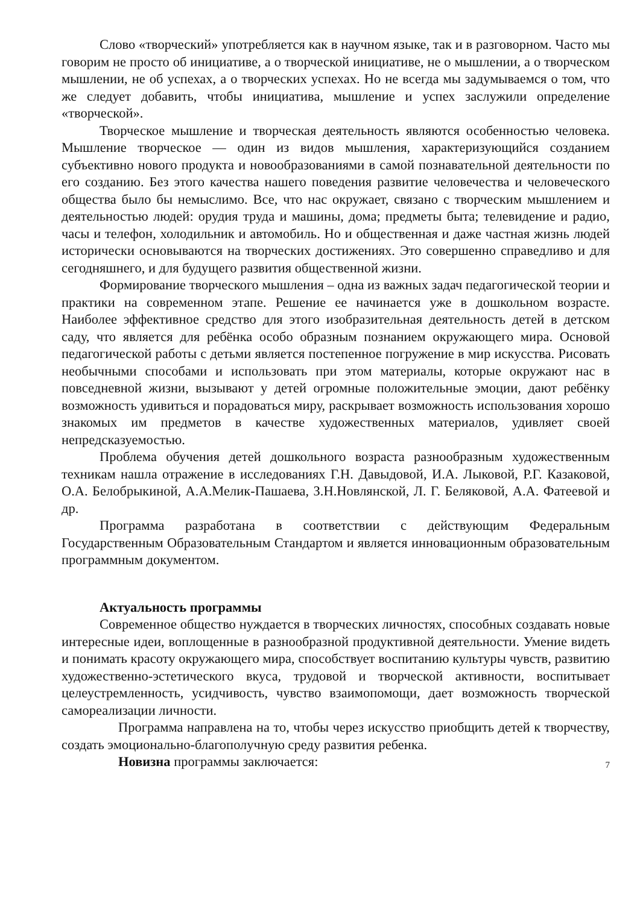Слово «творческий» употребляется как в научном языке, так и в разговорном. Часто мы говорим не просто об инициативе, а о творческой инициативе, не о мышлении, а о творческом мышлении, не об успехах, а о творческих успехах. Но не всегда мы задумываемся о том, что же следует добавить, чтобы инициатива, мышление и успех заслужили определение «творческой».
Творческое мышление и творческая деятельность являются особенностью человека. Мышление творческое — один из видов мышления, характеризующийся созданием субъективно нового продукта и новообразованиями в самой познавательной деятельности по его созданию. Без этого качества нашего поведения развитие человечества и человеческого общества было бы немыслимо. Все, что нас окружает, связано с творческим мышлением и деятельностью людей: орудия труда и машины, дома; предметы быта; телевидение и радио, часы и телефон, холодильник и автомобиль. Но и общественная и даже частная жизнь людей исторически основываются на творческих достижениях. Это совершенно справедливо и для сегодняшнего, и для будущего развития общественной жизни.
Формирование творческого мышления – одна из важных задач педагогической теории и практики на современном этапе. Решение ее начинается уже в дошкольном возрасте. Наиболее эффективное средство для этого изобразительная деятельность детей в детском саду, что является для ребёнка особо образным познанием окружающего мира. Основой педагогической работы с детьми является постепенное погружение в мир искусства. Рисовать необычными способами и использовать при этом материалы, которые окружают нас в повседневной жизни, вызывают у детей огромные положительные эмоции, дают ребёнку возможность удивиться и порадоваться миру, раскрывает возможность использования хорошо знакомых им предметов в качестве художественных материалов, удивляет своей непредсказуемостью.
Проблема обучения детей дошкольного возраста разнообразным художественным техникам нашла отражение в исследованиях Г.Н. Давыдовой, И.А. Лыковой, Р.Г. Казаковой, О.А. Белобрыкиной, А.А.Мелик-Пашаева, З.Н.Новлянской, Л. Г. Беляковой, А.А. Фатеевой и др.
Программа разработана в соответствии с действующим Федеральным Государственным Образовательным Стандартом и является инновационным образовательным программным документом.
Актуальность программы
Современное общество нуждается в творческих личностях, способных создавать новые интересные идеи, воплощенные в разнообразной продуктивной деятельности. Умение видеть и понимать красоту окружающего мира, способствует воспитанию культуры чувств, развитию художественно-эстетического вкуса, трудовой и творческой активности, воспитывает целеустремленность, усидчивость, чувство взаимопомощи, дает возможность творческой самореализации личности.
Программа направлена на то, чтобы через искусство приобщить детей к творчеству, создать эмоционально-благополучную среду развития ребенка.
Новизна программы заключается:
7